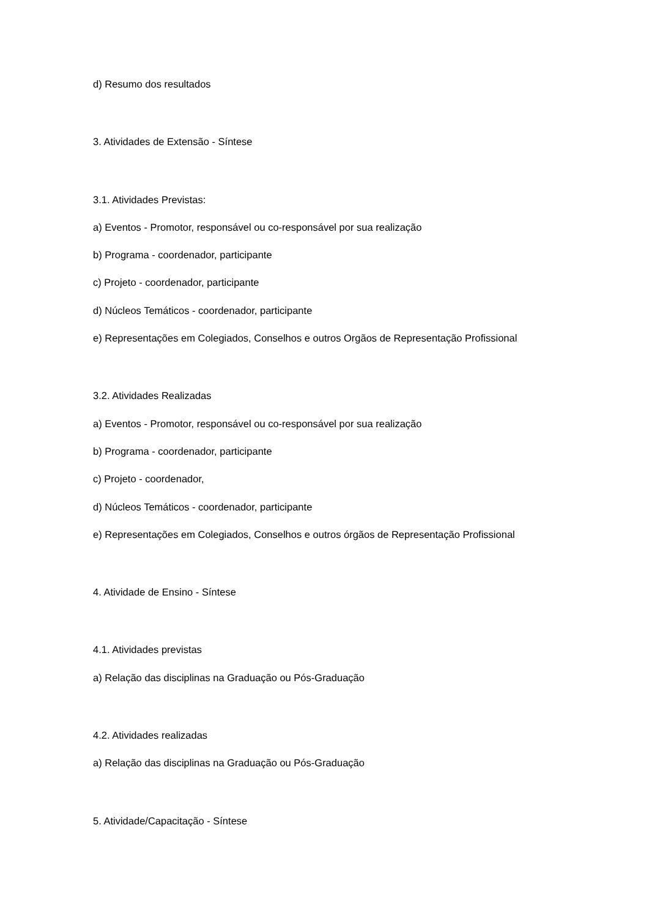d) Resumo dos resultados
3. Atividades de Extensão - Síntese
3.1. Atividades Previstas:
a) Eventos - Promotor, responsável ou co-responsável por sua realização
b) Programa - coordenador, participante
c) Projeto - coordenador, participante
d) Núcleos Temáticos - coordenador, participante
e) Representações em Colegiados, Conselhos e outros Orgãos de Representação Profissional
3.2. Atividades Realizadas
a) Eventos - Promotor, responsável ou co-responsável por sua realização
b) Programa - coordenador, participante
c) Projeto - coordenador,
d) Núcleos Temáticos - coordenador, participante
e) Representações em Colegiados, Conselhos e outros órgãos de Representação Profissional
4. Atividade de Ensino - Síntese
4.1. Atividades previstas
a) Relação das disciplinas na Graduação ou Pós-Graduação
4.2. Atividades realizadas
a) Relação das disciplinas na Graduação ou Pós-Graduação
5. Atividade/Capacitação - Síntese